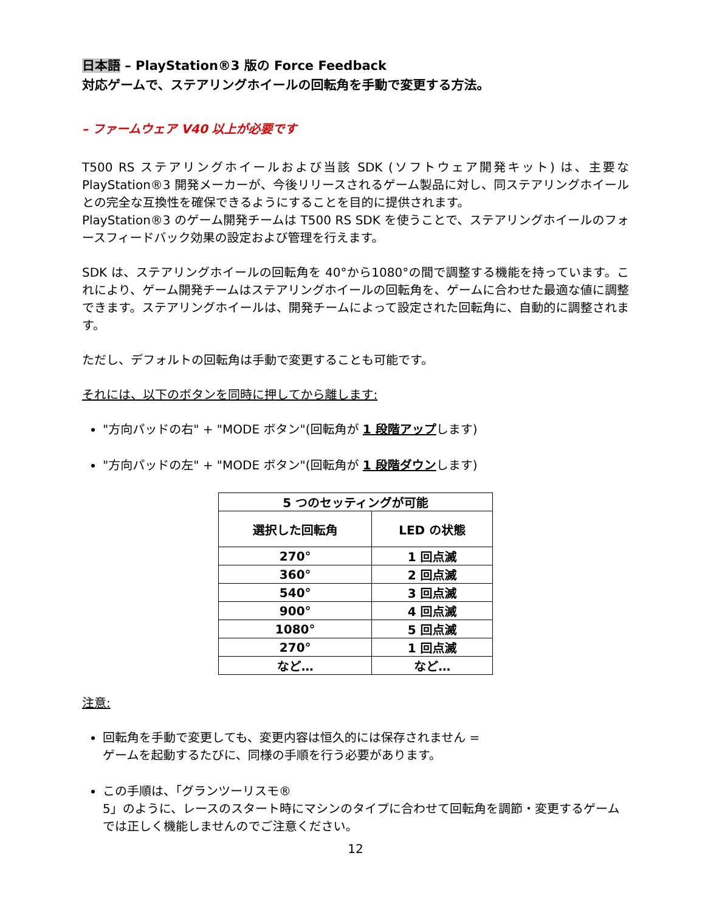日本語 – PlayStation®3 版の Force Feedback
対応ゲームで、ステアリングホイールの回転角を手動で変更する方法。
– ファームウェア V40 以上が必要です
T500 RS ステアリングホイールおよび当該 SDK (ソフトウェア開発キット) は、主要な PlayStation®3 開発メーカーが、今後リリースされるゲーム製品に対し、同ステアリングホイールとの完全な互換性を確保できるようにすることを目的に提供されます。
PlayStation®3 のゲーム開発チームは T500 RS SDK を使うことで、ステアリングホイールのフォースフィードバック効果の設定および管理を行えます。
SDK は、ステアリングホイールの回転角を 40°から1080°の間で調整する機能を持っています。これにより、ゲーム開発チームはステアリングホイールの回転角を、ゲームに合わせた最適な値に調整できます。ステアリングホイールは、開発チームによって設定された回転角に、自動的に調整されます。
ただし、デフォルトの回転角は手動で変更することも可能です。
それには、以下のボタンを同時に押してから離します:
"方向パッドの右" + "MODE ボタン"(回転角が 1 段階アップします)
"方向パッドの左" + "MODE ボタン"(回転角が 1 段階ダウンします)
| 5 つのセッティングが可能 | |
| --- | --- |
| 選択した回転角 | LED の状態 |
| 270° | 1 回点滅 |
| 360° | 2 回点滅 |
| 540° | 3 回点滅 |
| 900° | 4 回点滅 |
| 1080° | 5 回点滅 |
| 270° | 1 回点滅 |
| など… | など… |
注意:
回転角を手動で変更しても、変更内容は恒久的には保存されません =
ゲームを起動するたびに、同様の手順を行う必要があります。
この手順は、「グランツーリスモ®
5」のように、レースのスタート時にマシンのタイプに合わせて回転角を調節・変更するゲームでは正しく機能しませんのでご注意ください。
12